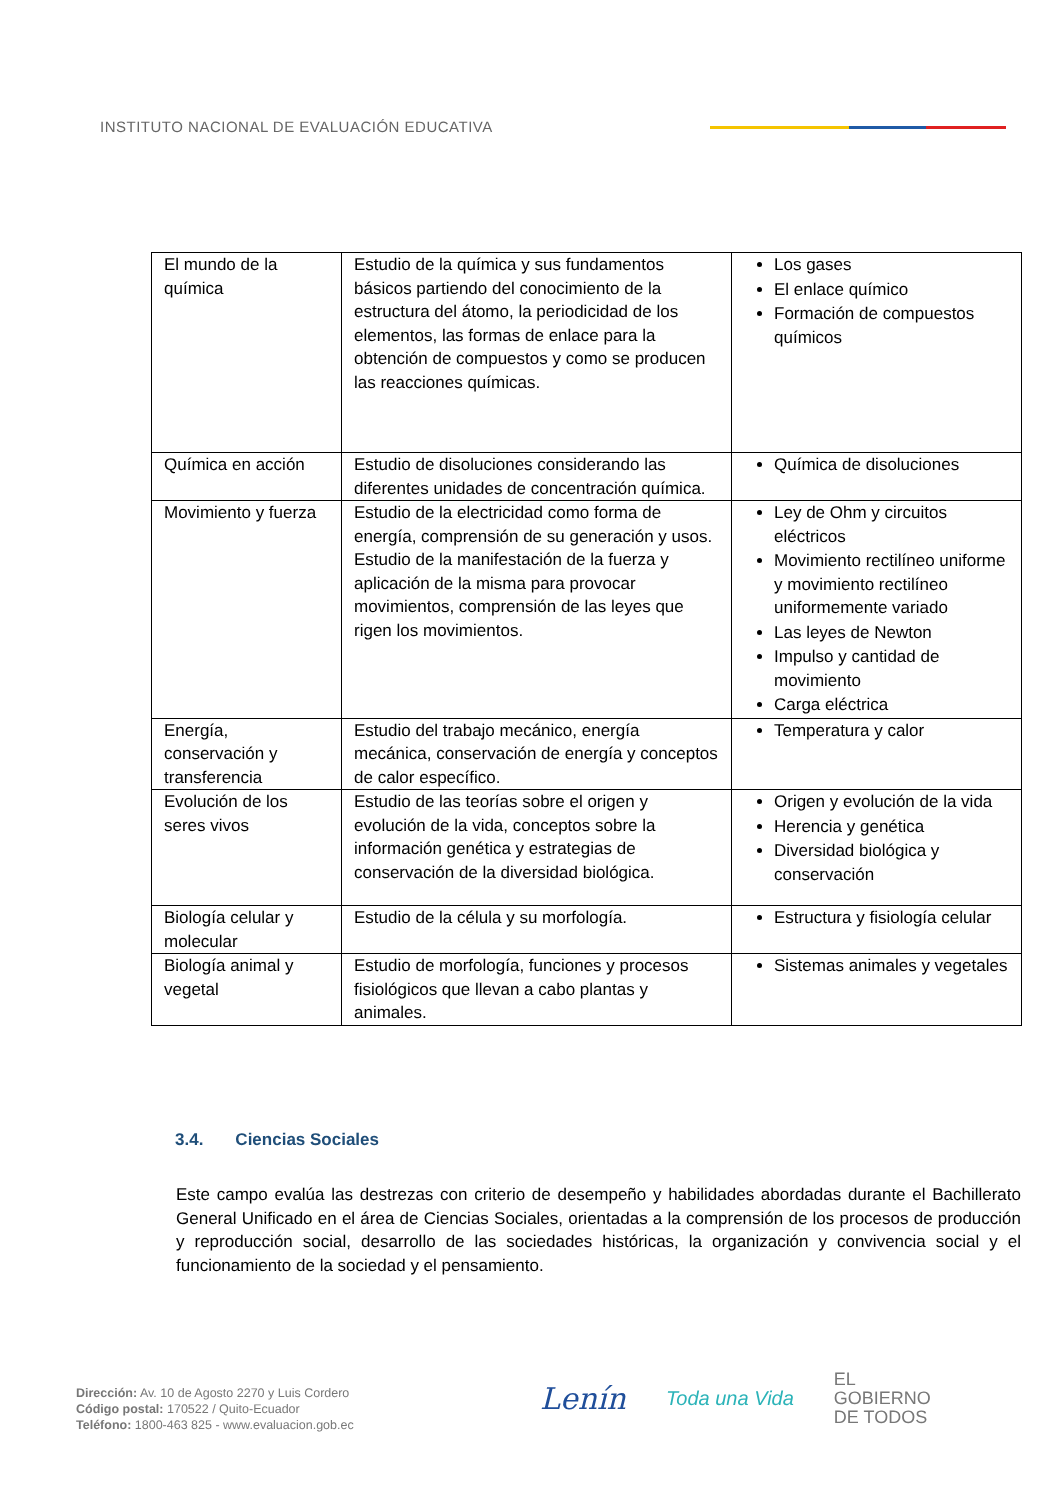INSTITUTO NACIONAL DE EVALUACIÓN EDUCATIVA
| El mundo de la química | Estudio de la química y sus fundamentos básicos partiendo del conocimiento de la estructura del átomo, la periodicidad de los elementos, las formas de enlace para la obtención de compuestos y como se producen las reacciones químicas. | Los gases El enlace químico Formación de compuestos químicos |
| Química en acción | Estudio de disoluciones considerando las diferentes unidades de concentración química. | Química de disoluciones |
| Movimiento y fuerza | Estudio de la electricidad como forma de energía, comprensión de su generación y usos. Estudio de la manifestación de la fuerza y aplicación de la misma para provocar movimientos, comprensión de las leyes que rigen los movimientos. | Ley de Ohm y circuitos eléctricos Movimiento rectilíneo uniforme y movimiento rectilíneo uniformemente variado Las leyes de Newton Impulso y cantidad de movimiento Carga eléctrica |
| Energía, conservación y transferencia | Estudio del trabajo mecánico, energía mecánica, conservación de energía y conceptos de calor específico. | Temperatura y calor |
| Evolución de los seres vivos | Estudio de las teorías sobre el origen y evolución de la vida, conceptos sobre la información genética y estrategias de conservación de la diversidad biológica. | Origen y evolución de la vida Herencia y genética Diversidad biológica y conservación |
| Biología celular y molecular | Estudio de la célula y su morfología. | Estructura y fisiología celular |
| Biología animal y vegetal | Estudio de morfología, funciones y procesos fisiológicos que llevan a cabo plantas y animales. | Sistemas animales y vegetales |
3.4. Ciencias Sociales
Este campo evalúa las destrezas con criterio de desempeño y habilidades abordadas durante el Bachillerato General Unificado en el área de Ciencias Sociales, orientadas a la comprensión de los procesos de producción y reproducción social, desarrollo de las sociedades históricas, la organización y convivencia social y el funcionamiento de la sociedad y el pensamiento.
Dirección: Av. 10 de Agosto 2270 y Luis Cordero
Código postal: 170522 / Quito-Ecuador
Teléfono: 1800-463 825 - www.evaluacion.gob.ec
Lenín Toda una Vida EL
GOBIERNO
DE TODOS